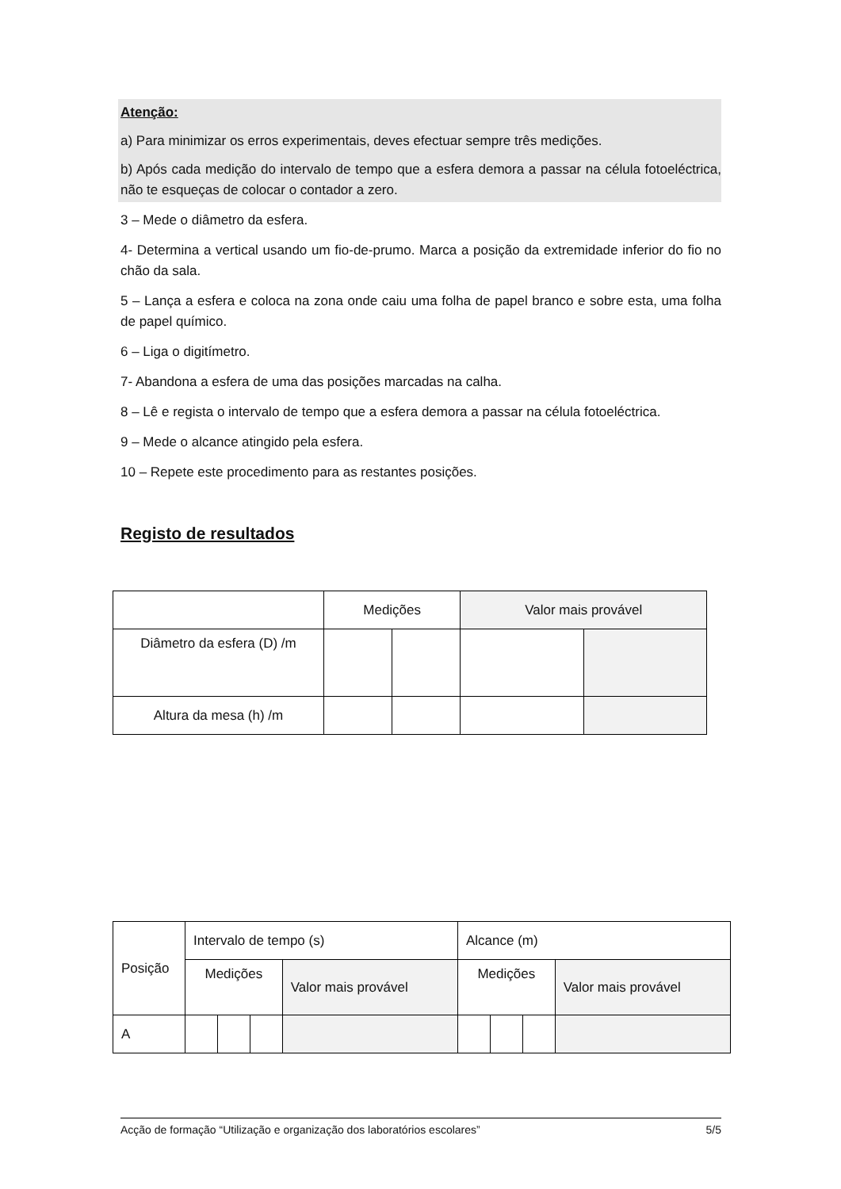Atenção:
a) Para minimizar os erros experimentais, deves efectuar sempre três medições.
b) Após cada medição do intervalo de tempo que a esfera demora a passar na célula fotoeléctrica, não te esqueças de colocar o contador a zero.
3 – Mede o diâmetro da esfera.
4- Determina a vertical usando um fio-de-prumo. Marca a posição da extremidade inferior do fio no chão da sala.
5 – Lança a esfera e coloca na zona onde caiu uma folha de papel branco e sobre esta, uma folha de papel químico.
6 – Liga o digitímetro.
7- Abandona a esfera de uma das posições marcadas na calha.
8 – Lê e regista o intervalo de tempo que a esfera demora a passar na célula fotoeléctrica.
9 – Mede o alcance atingido pela esfera.
10 – Repete este procedimento para as restantes posições.
Registo de resultados
| | Medições | | Valor mais provável | |
| Diâmetro da esfera (D) /m | | | | |
| Altura da mesa (h) /m | | | | |
| Posição | Intervalo de tempo (s) | | | | Alcance (m) | | | |
| | Medições | | | Valor mais provável | Medições | | | Valor mais provável |
| A | | | | | | | | |
Acção de formação “Utilização e organização dos laboratórios escolares” 5/5